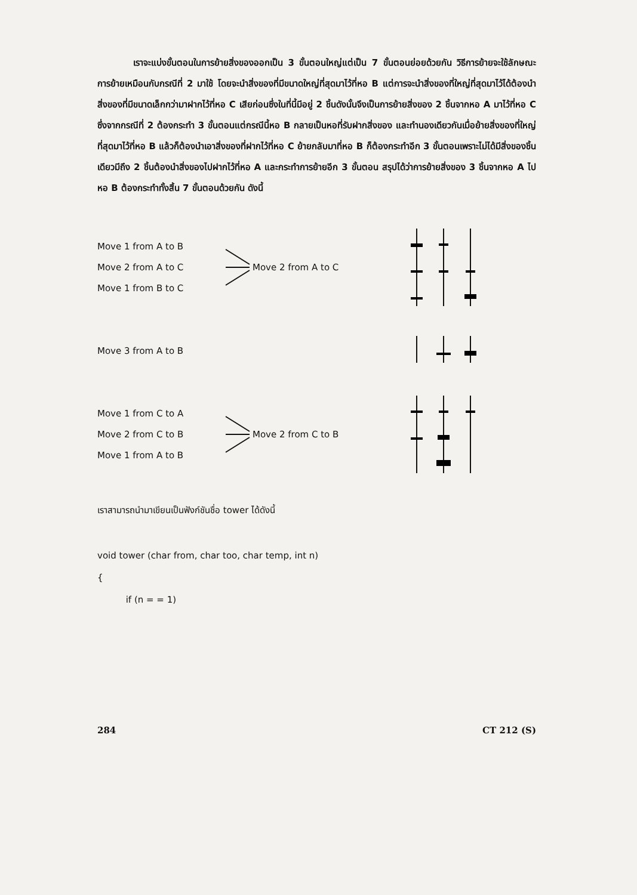เราจะแบ่งขั้นตอนในการย้ายสิ่งของออกเป็น 3 ขั้นตอนใหญ่แต่เป็น 7 ขั้นตอนย่อยด้วยกัน วิธีการย้ายจะใช้ลักษณะการย้ายเหมือนกับกรณีที่ 2 มาใช้ โดยจะนำสิ่งของที่มีขนาดใหญ่ที่สุดมาไว้ที่หอ B แต่การจะนำสิ่งของที่ใหญ่ที่สุดมาไว้ได้ต้องนำสิ่งของที่มีขนาดเล็กกว่ามาฝากไว้ที่หอ C เสียก่อนซึ่งในที่นี้มีอยู่ 2 ชิ้นดังนั้นจึงเป็นการย้ายสิ่งของ 2 ชิ้นจากหอ A มาไว้ที่หอ C ซึ่งจากกรณีที่ 2 ต้องกระทำ 3 ขั้นตอนแต่กรณีนี้หอ B กลายเป็นหอที่รับฝากสิ่งของ และทำนองเดียวกันเมื่อย้ายสิ่งของที่ใหญ่ที่สุดมาไว้ที่หอ B แล้วก็ต้องนำเอาสิ่งของที่ฝากไว้ที่หอ C ย้ายกลับมาที่หอ B ก็ต้องกระทำอีก 3 ขั้นตอนเพราะไม่ได้มีสิ่งของชิ้นเดียวมีถึง 2 ชิ้นต้องนำสิ่งของไปฝากไว้ที่หอ A และกระทำการย้ายอีก 3 ขั้นตอน สรุปได้ว่าการย้ายสิ่งของ 3 ชิ้นจากหอ A ไป หอ B ต้องกระทำทั้งสิ้น 7 ขั้นตอนด้วยกัน ดังนี้
Move 1 from A to B
Move 2 from A to C
Move 1 from B to C
Move 2 from A to C
Move 3 from A to B
Move 1 from C to A
Move 2 from C to B
Move 1 from A to B
Move 2 from C to B
เราสามารถนำมาเขียนเป็นฟังก์ชันชื่อ tower ได้ดังนี้
void tower (char from, char too, char temp, int n)
{
if (n = = 1)
284 CT 212 (S)